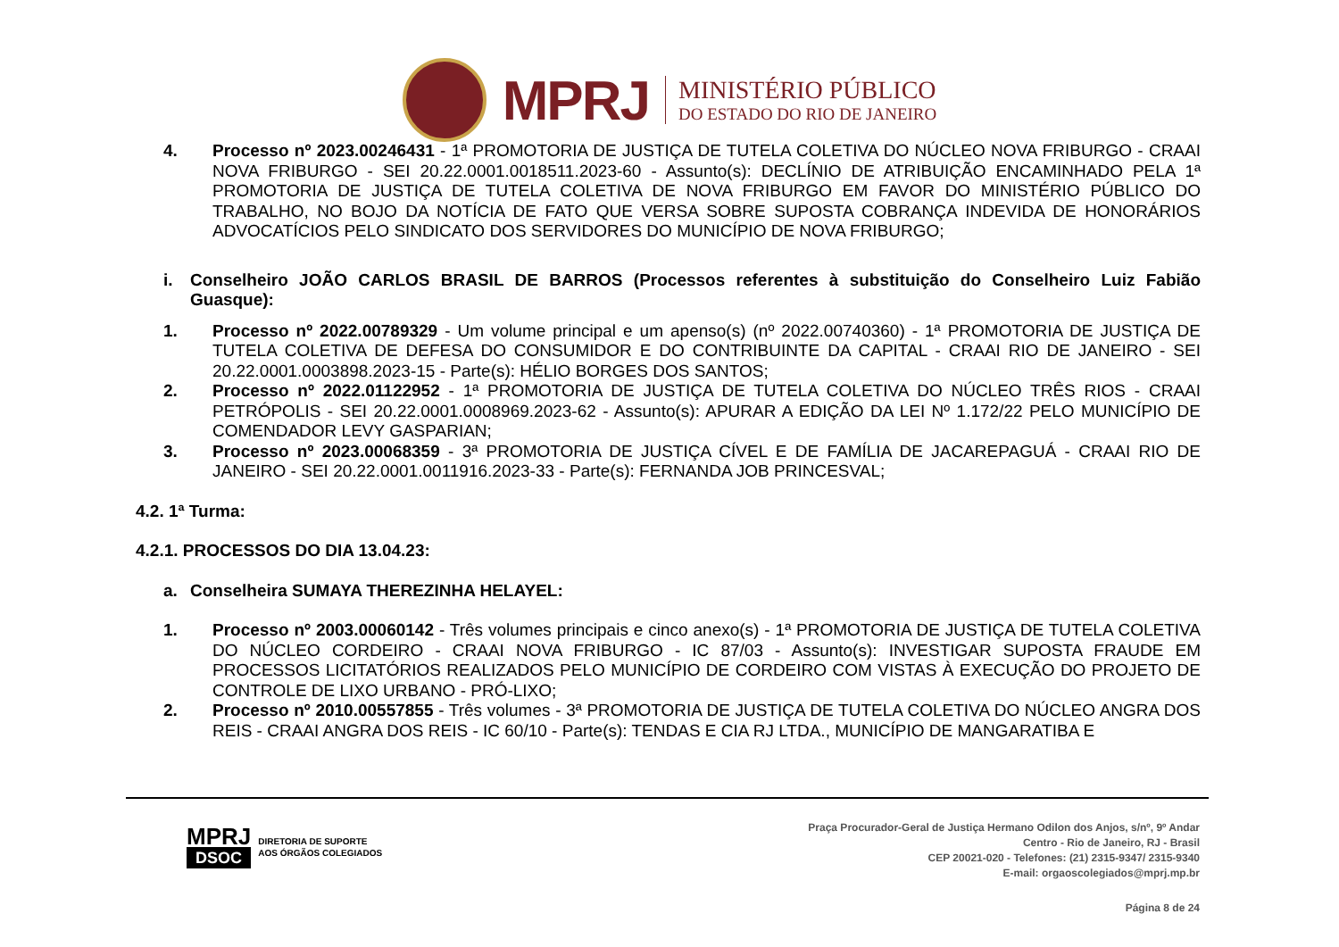MPRJ
MINISTÉRIO PÚBLICO
DO ESTADO DO RIO DE JANEIRO
4. Processo nº 2023.00246431 - 1ª PROMOTORIA DE JUSTIÇA DE TUTELA COLETIVA DO NÚCLEO NOVA FRIBURGO - CRAAI NOVA FRIBURGO - SEI 20.22.0001.0018511.2023-60 - Assunto(s): DECLÍNIO DE ATRIBUIÇÃO ENCAMINHADO PELA 1ª PROMOTORIA DE JUSTIÇA DE TUTELA COLETIVA DE NOVA FRIBURGO EM FAVOR DO MINISTÉRIO PÚBLICO DO TRABALHO, NO BOJO DA NOTÍCIA DE FATO QUE VERSA SOBRE SUPOSTA COBRANÇA INDEVIDA DE HONORÁRIOS ADVOCATÍCIOS PELO SINDICATO DOS SERVIDORES DO MUNICÍPIO DE NOVA FRIBURGO;
i. Conselheiro JOÃO CARLOS BRASIL DE BARROS (Processos referentes à substituição do Conselheiro Luiz Fabião Guasque):
1. Processo nº 2022.00789329 - Um volume principal e um apenso(s) (nº 2022.00740360) - 1ª PROMOTORIA DE JUSTIÇA DE TUTELA COLETIVA DE DEFESA DO CONSUMIDOR E DO CONTRIBUINTE DA CAPITAL - CRAAI RIO DE JANEIRO - SEI 20.22.0001.0003898.2023-15 - Parte(s): HÉLIO BORGES DOS SANTOS;
2. Processo nº 2022.01122952 - 1ª PROMOTORIA DE JUSTIÇA DE TUTELA COLETIVA DO NÚCLEO TRÊS RIOS - CRAAI PETRÓPOLIS - SEI 20.22.0001.0008969.2023-62 - Assunto(s): APURAR A EDIÇÃO DA LEI Nº 1.172/22 PELO MUNICÍPIO DE COMENDADOR LEVY GASPARIAN;
3. Processo nº 2023.00068359 - 3ª PROMOTORIA DE JUSTIÇA CÍVEL E DE FAMÍLIA DE JACAREPAGUÁ - CRAAI RIO DE JANEIRO - SEI 20.22.0001.0011916.2023-33 - Parte(s): FERNANDA JOB PRINCESVAL;
4.2. 1ª Turma:
4.2.1. PROCESSOS DO DIA 13.04.23:
a. Conselheira SUMAYA THEREZINHA HELAYEL:
1. Processo nº 2003.00060142 - Três volumes principais e cinco anexo(s) - 1ª PROMOTORIA DE JUSTIÇA DE TUTELA COLETIVA DO NÚCLEO CORDEIRO - CRAAI NOVA FRIBURGO - IC 87/03 - Assunto(s): INVESTIGAR SUPOSTA FRAUDE EM PROCESSOS LICITATÓRIOS REALIZADOS PELO MUNICÍPIO DE CORDEIRO COM VISTAS À EXECUÇÃO DO PROJETO DE CONTROLE DE LIXO URBANO - PRÓ-LIXO;
2. Processo nº 2010.00557855 - Três volumes - 3ª PROMOTORIA DE JUSTIÇA DE TUTELA COLETIVA DO NÚCLEO ANGRA DOS REIS - CRAAI ANGRA DOS REIS - IC 60/10 - Parte(s): TENDAS E CIA RJ LTDA., MUNICÍPIO DE MANGARATIBA E
MPRJ
DSOC
DIRETORIA DE SUPORTE
AOS ÓRGÃOS COLEGIADOS
Praça Procurador-Geral de Justiça Hermano Odilon dos Anjos, s/nº, 9º Andar
Centro - Rio de Janeiro, RJ - Brasil
CEP 20021-020 - Telefones: (21) 2315-9347/ 2315-9340
E-mail: orgaoscolegiados@mprj.mp.br
Página 8 de 24